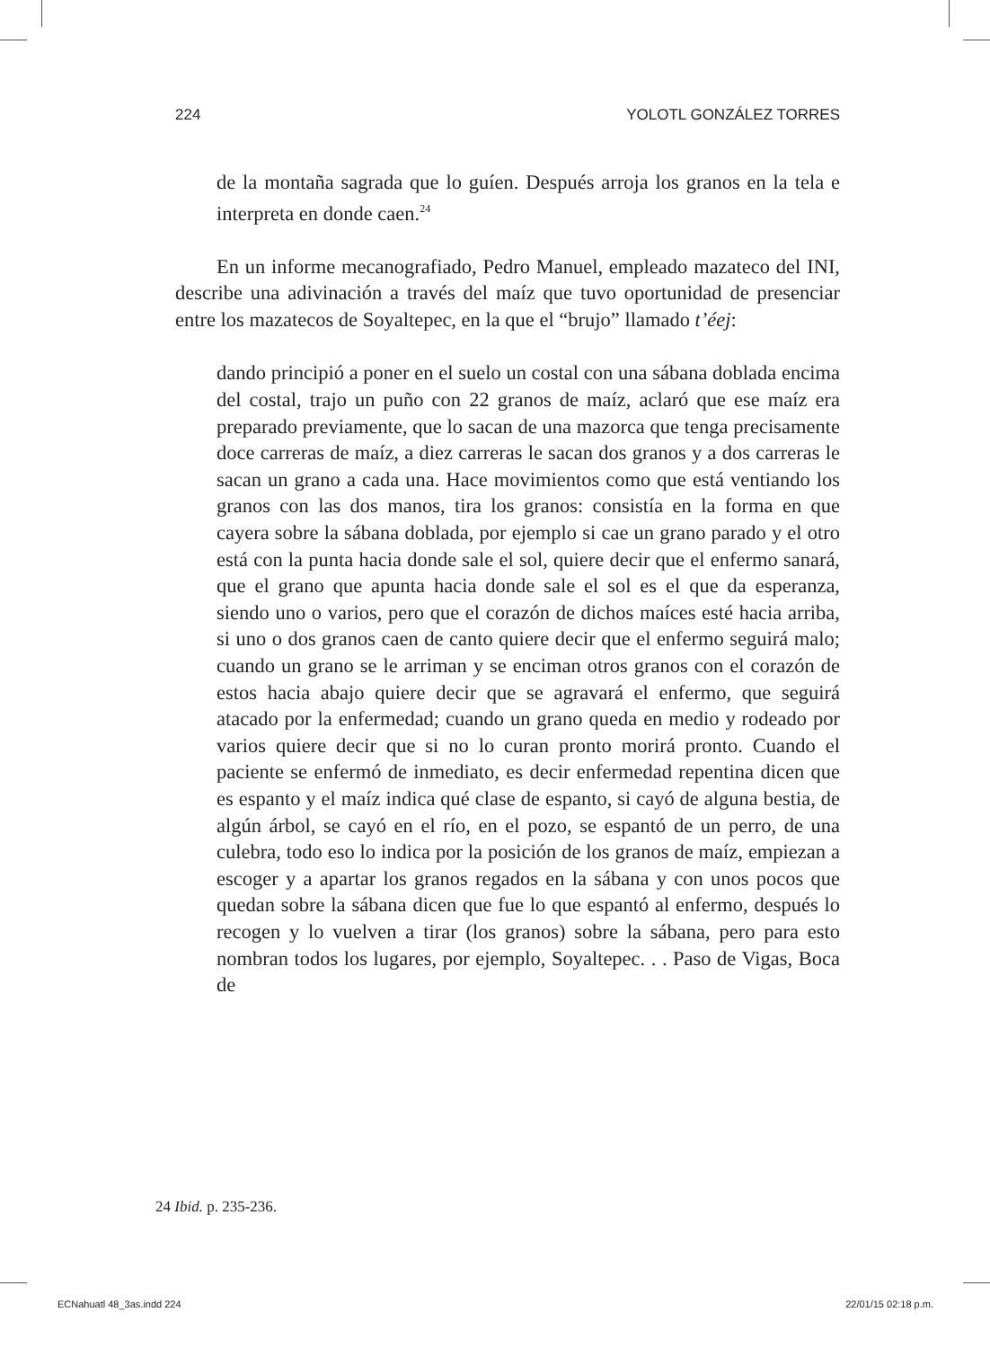224 YOLOTL GONZÁLEZ TORRES
de la montaña sagrada que lo guíen. Después arroja los granos en la tela e interpreta en donde caen.<sup>24</sup>
En un informe mecanografiado, Pedro Manuel, empleado mazateco del INI, describe una adivinación a través del maíz que tuvo oportunidad de presenciar entre los mazatecos de Soyaltepec, en la que el “brujo” llamado t’éej:
dando principió a poner en el suelo un costal con una sábana doblada encima del costal, trajo un puño con 22 granos de maíz, aclaró que ese maíz era preparado previamente, que lo sacan de una mazorca que tenga precisamente doce carreras de maíz, a diez carreras le sacan dos granos y a dos carreras le sacan un grano a cada una. Hace movimientos como que está ventiando los granos con las dos manos, tira los granos: consistía en la forma en que cayera sobre la sábana doblada, por ejemplo si cae un grano parado y el otro está con la punta hacia donde sale el sol, quiere decir que el enfermo sanará, que el grano que apunta hacia donde sale el sol es el que da esperanza, siendo uno o varios, pero que el corazón de dichos maíces esté hacia arriba, si uno o dos granos caen de canto quiere decir que el enfermo seguirá malo; cuando un grano se le arriman y se enciman otros granos con el corazón de estos hacia abajo quiere decir que se agravará el enfermo, que seguirá atacado por la enfermedad; cuando un grano queda en medio y rodeado por varios quiere decir que si no lo curan pronto morirá pronto. Cuando el paciente se enfermó de inmediato, es decir enfermedad repentina dicen que es espanto y el maíz indica qué clase de espanto, si cayó de alguna bestia, de algún árbol, se cayó en el río, en el pozo, se espantó de un perro, de una culebra, todo eso lo indica por la posición de los granos de maíz, empiezan a escoger y a apartar los granos regados en la sábana y con unos pocos que quedan sobre la sábana dicen que fue lo que espantó al enfermo, después lo recogen y lo vuelven a tirar (los granos) sobre la sábana, pero para esto nombran todos los lugares, por ejemplo, Soyaltepec. . . Paso de Vigas, Boca de
24 Ibid. p. 235-236.
ECNahuatl 48_3as.indd 224 22/01/15 02:18 p.m.